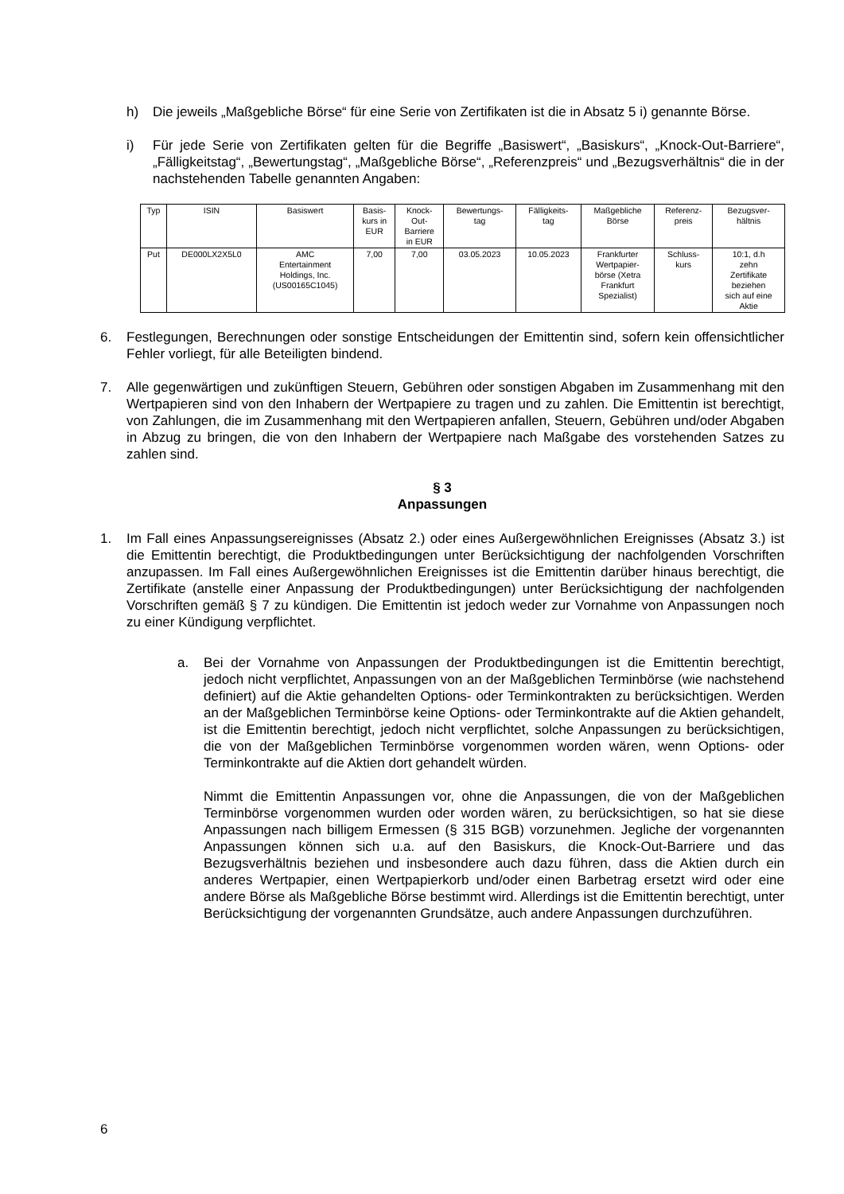h) Die jeweils „Maßgebliche Börse“ für eine Serie von Zertifikaten ist die in Absatz 5 i) genannte Börse.
i) Für jede Serie von Zertifikaten gelten für die Begriffe „Basiswert“, „Basiskurs“, „Knock-Out-Barriere“, „Fälligkeitstag“, „Bewertungstag“, „Maßgebliche Börse“, „Referenzpreis“ und „Bezugsverhältnis“ die in der nachstehenden Tabelle genannten Angaben:
| Typ | ISIN | Basiswert | Basis- kurs in EUR | Knock- Out- Barriere in EUR | Bewertungs- tag | Fälligkeits- tag | Maßgebliche Börse | Referenz- preis | Bezugsver- hältnis |
| --- | --- | --- | --- | --- | --- | --- | --- | --- | --- |
| Put | DE000LX2X5L0 | AMC Entertainment Holdings, Inc. (US00165C1045) | 7,00 | 7,00 | 03.05.2023 | 10.05.2023 | Frankfurter Wertpapier- börse (Xetra Frankfurt Spezialist) | Schluss- kurs | 10:1, d.h zehn Zertifikate beziehen sich auf eine Aktie |
6. Festlegungen, Berechnungen oder sonstige Entscheidungen der Emittentin sind, sofern kein offensichtlicher Fehler vorliegt, für alle Beteiligten bindend.
7. Alle gegenwärtigen und zukünftigen Steuern, Gebühren oder sonstigen Abgaben im Zusammenhang mit den Wertpapieren sind von den Inhabern der Wertpapiere zu tragen und zu zahlen. Die Emittentin ist berechtigt, von Zahlungen, die im Zusammenhang mit den Wert­papieren anfallen, Steuern, Gebühren und/oder Abgaben in Abzug zu bringen, die von den Inhabern der Wertpapiere nach Maßgabe des vorstehenden Satzes zu zahlen sind.
§ 3
Anpassungen
1. Im Fall eines Anpassungsereignisses (Absatz 2.) oder eines Außergewöhnlichen Ereignisses (Absatz 3.) ist die Emittentin berechtigt, die Produktbedingungen unter Berücksichtigung der nachfolgenden Vorschriften anzupassen. Im Fall eines Außergewöhnlichen Ereignisses ist die Emittentin darüber hinaus berechtigt, die Zertifikate (anstelle einer Anpassung der Produktbedingungen) unter Berücksichtigung der nachfolgenden Vorschriften gemäß § 7 zu kündigen. Die Emittentin ist jedoch weder zur Vornahme von Anpassungen noch zu einer Kündigung verpflichtet.
a. Bei der Vornahme von Anpassungen der Produktbedingungen ist die Emittentin berechtigt, jedoch nicht verpflichtet, Anpassungen von an der Maßgeblichen Terminbörse (wie nachstehend definiert) auf die Aktie gehandelten Options- oder Terminkontrakten zu berücksichtigen. Werden an der Maßgeblichen Terminbörse keine Options- oder Terminkontrakte auf die Aktien gehandelt, ist die Emittentin berechtigt, jedoch nicht verpflichtet, solche Anpassungen zu berücksichtigen, die von der Maßgeblichen Terminbörse vorgenommen worden wären, wenn Options- oder Terminkontrakte auf die Aktien dort gehandelt würden.
Nimmt die Emittentin Anpassungen vor, ohne die Anpassungen, die von der Maßgeblichen Terminbörse vorgenommen wurden oder worden wären, zu berücksichtigen, so hat sie diese Anpassungen nach billigem Ermessen (§ 315 BGB) vorzunehmen. Jegliche der vorgenannten Anpassungen können sich u.a. auf den Basiskurs, die Knock-Out-Barriere und das Bezugsverhältnis beziehen und insbesondere auch dazu führen, dass die Aktien durch ein anderes Wertpapier, einen Wertpapierkorb und/oder einen Barbetrag ersetzt wird oder eine andere Börse als Maßgebliche Börse bestimmt wird. Allerdings ist die Emittentin berechtigt, unter Berücksichtigung der vorgenannten Grundsätze, auch andere Anpassungen durchzuführen.
6